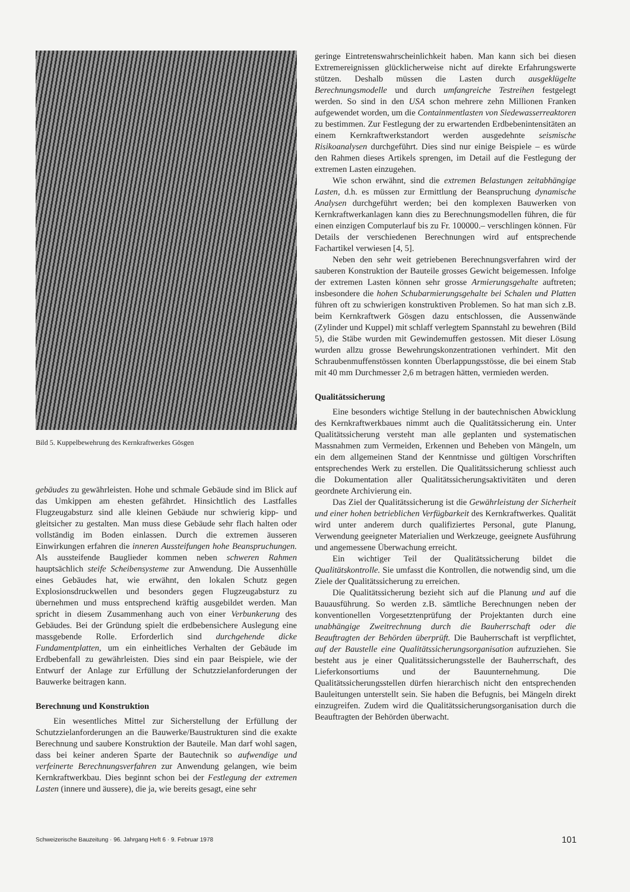Bild 5. Kuppelbewehrung des Kernkraftwerkes Gösgen
gebäudes zu gewährleisten. Hohe und schmale Gebäude sind im Blick auf das Umkippen am ehesten gefährdet. Hinsichtlich des Lastfalles Flugzeugabsturz sind alle kleinen Gebäude nur schwierig kipp- und gleitsicher zu gestalten. Man muss diese Gebäude sehr flach halten oder vollständig im Boden einlassen. Durch die extremen äusseren Einwirkungen erfahren die inneren Aussteifungen hohe Beanspruchungen. Als aussteifende Bauglieder kommen neben schweren Rahmen hauptsächlich steife Scheibensysteme zur Anwendung. Die Aussenhülle eines Gebäudes hat, wie erwähnt, den lokalen Schutz gegen Explosionsdruckwellen und besonders gegen Flugzeugabsturz zu übernehmen und muss entsprechend kräftig ausgebildet werden. Man spricht in diesem Zusammenhang auch von einer Verbunkerung des Gebäudes. Bei der Gründung spielt die erdbebensichere Auslegung eine massgebende Rolle. Erforderlich sind durchgehende dicke Fundamentplatten, um ein einheitliches Verhalten der Gebäude im Erdbebenfall zu gewährleisten. Dies sind ein paar Beispiele, wie der Entwurf der Anlage zur Erfüllung der Schutzzielanforderungen der Bauwerke beitragen kann.
Berechnung und Konstruktion
Ein wesentliches Mittel zur Sicherstellung der Erfüllung der Schutzzielanforderungen an die Bauwerke/Baustrukturen sind die exakte Berechnung und saubere Konstruktion der Bauteile. Man darf wohl sagen, dass bei keiner anderen Sparte der Bautechnik so aufwendige und verfeinerte Berechnungsverfahren zur Anwendung gelangen, wie beim Kernkraftwerkbau. Dies beginnt schon bei der Festlegung der extremen Lasten (innere und äussere), die ja, wie bereits gesagt, eine sehr
geringe Eintretenswahrscheinlichkeit haben. Man kann sich bei diesen Extremereignissen glücklicherweise nicht auf direkte Erfahrungswerte stützen. Deshalb müssen die Lasten durch ausgeklügelte Berechnungsmodelle und durch umfangreiche Testreihen festgelegt werden. So sind in den USA schon mehrere zehn Millionen Franken aufgewendet worden, um die Containmentlasten von Siedewasserreaktoren zu bestimmen. Zur Festlegung der zu erwartenden Erdbebenintensitäten an einem Kernkraftwerkstandort werden ausgedehnte seismische Risikoanalysen durchgeführt. Dies sind nur einige Beispiele – es würde den Rahmen dieses Artikels sprengen, im Detail auf die Festlegung der extremen Lasten einzugehen.
Wie schon erwähnt, sind die extremen Belastungen zeitabhängige Lasten, d.h. es müssen zur Ermittlung der Beanspruchung dynamische Analysen durchgeführt werden; bei den komplexen Bauwerken von Kernkraftwerkanlagen kann dies zu Berechnungsmodellen führen, die für einen einzigen Computerlauf bis zu Fr. 100000.– verschlingen können. Für Details der verschiedenen Berechnungen wird auf entsprechende Fachartikel verwiesen [4, 5].
Neben den sehr weit getriebenen Berechnungsverfahren wird der sauberen Konstruktion der Bauteile grosses Gewicht beigemessen. Infolge der extremen Lasten können sehr grosse Armierungsgehalte auftreten; insbesondere die hohen Schubarmierungsgehalte bei Schalen und Platten führen oft zu schwierigen konstruktiven Problemen. So hat man sich z.B. beim Kernkraftwerk Gösgen dazu entschlossen, die Aussenwände (Zylinder und Kuppel) mit schlaff verlegtem Spannstahl zu bewehren (Bild 5), die Stäbe wurden mit Gewindemuffen gestossen. Mit dieser Lösung wurden allzu grosse Bewehrungskonzentrationen verhindert. Mit den Schraubenmuffenstössen konnten Überlappungsstösse, die bei einem Stab mit 40 mm Durchmesser 2,6 m betragen hätten, vermieden werden.
Qualitätssicherung
Eine besonders wichtige Stellung in der bautechnischen Abwicklung des Kernkraftwerkbaues nimmt auch die Qualitätssicherung ein. Unter Qualitätssicherung versteht man alle geplanten und systematischen Massnahmen zum Vermeiden, Erkennen und Beheben von Mängeln, um ein dem allgemeinen Stand der Kenntnisse und gültigen Vorschriften entsprechendes Werk zu erstellen. Die Qualitätssicherung schliesst auch die Dokumentation aller Qualitätssicherungsaktivitäten und deren geordnete Archivierung ein.
Das Ziel der Qualitätssicherung ist die Gewährleistung der Sicherheit und einer hohen betrieblichen Verfügbarkeit des Kernkraftwerkes. Qualität wird unter anderem durch qualifiziertes Personal, gute Planung, Verwendung geeigneter Materialien und Werkzeuge, geeignete Ausführung und angemessene Überwachung erreicht.
Ein wichtiger Teil der Qualitätssicherung bildet die Qualitätskontrolle. Sie umfasst die Kontrollen, die notwendig sind, um die Ziele der Qualitätssicherung zu erreichen.
Die Qualitätssicherung bezieht sich auf die Planung und auf die Bauausführung. So werden z.B. sämtliche Berechnungen neben der konventionellen Vorgesetztenprüfung der Projektanten durch eine unabhängige Zweitrechnung durch die Bauherrschaft oder die Beauftragten der Behörden überprüft. Die Bauherrschaft ist verpflichtet, auf der Baustelle eine Qualitätssicherungsorganisation aufzuziehen. Sie besteht aus je einer Qualitätssicherungsstelle der Bauherrschaft, des Lieferkonsortiums und der Bauunternehmung. Die Qualitätssicherungsstellen dürfen hierarchisch nicht den entsprechenden Bauleitungen unterstellt sein. Sie haben die Befugnis, bei Mängeln direkt einzugreifen. Zudem wird die Qualitätssicherungsorganisation durch die Beauftragten der Behörden überwacht.
Schweizerische Bauzeitung · 96. Jahrgang Heft 6 · 9. Februar 1978 101